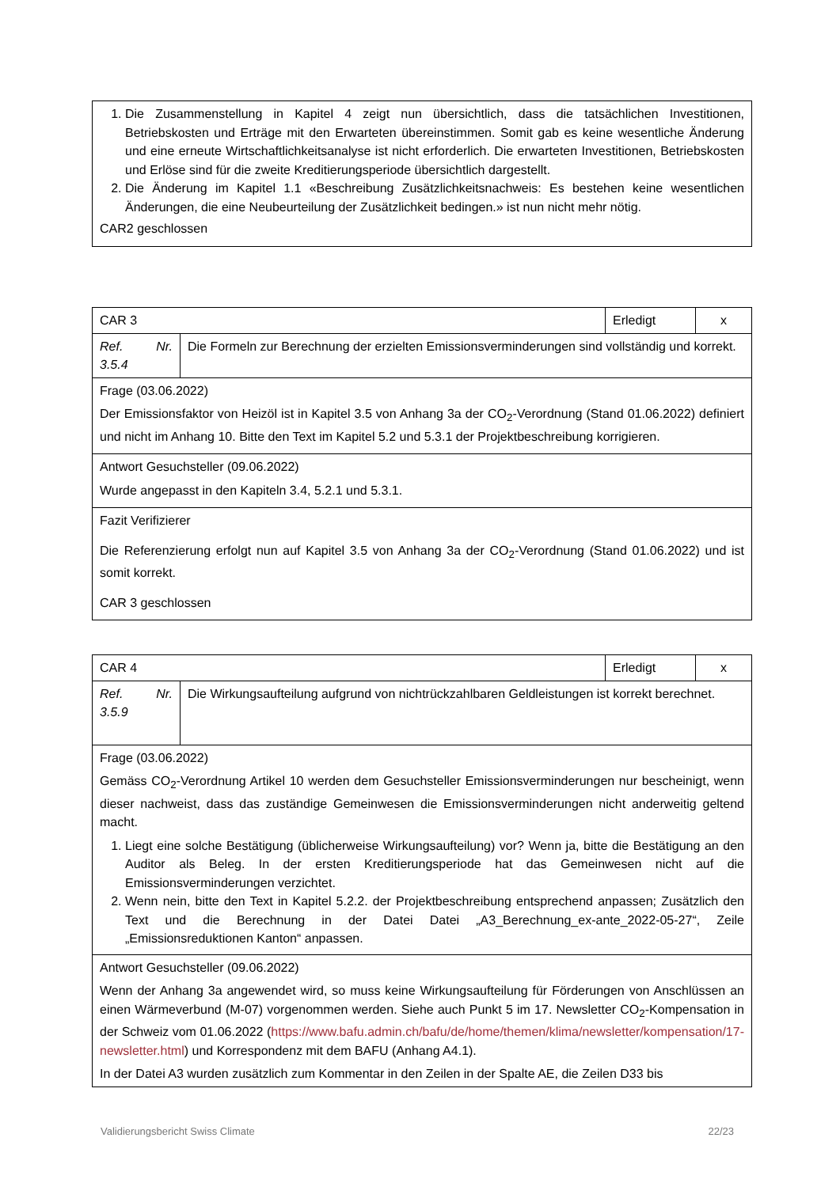| 1. Die Zusammenstellung in Kapitel 4 zeigt nun übersichtlich, dass die tatsächlichen Investitionen, Betriebskosten und Erträge mit den Erwarteten übereinstimmen. Somit gab es keine wesentliche Änderung und eine erneute Wirtschaftlichkeitsanalyse ist nicht erforderlich. Die erwarteten Investitionen, Betriebskosten und Erlöse sind für die zweite Kreditierungsperiode übersichtlich dargestellt. 2. Die Änderung im Kapitel 1.1 «Beschreibung Zusätzlichkeitsnachweis: Es bestehen keine wesentlichen Änderungen, die eine Neubeurteilung der Zusätzlichkeit bedingen.» ist nun nicht mehr nötig. CAR2 geschlossen |
| CAR 3 | | Erledigt | x |
| Ref. Nr. 3.5.4 | Die Formeln zur Berechnung der erzielten Emissionsverminderungen sind vollständig und korrekt. | | |
| Frage (03.06.2022) Der Emissionsfaktor von Heizöl ist in Kapitel 3.5 von Anhang 3a der CO<sub>2</sub>-Verordnung (Stand 01.06.2022) definiert und nicht im Anhang 10. Bitte den Text im Kapitel 5.2 und 5.3.1 der Projektbeschreibung korrigieren. | | | |
| Antwort Gesuchsteller (09.06.2022) Wurde angepasst in den Kapiteln 3.4, 5.2.1 und 5.3.1. | | | |
| Fazit Verifizierer Die Referenzierung erfolgt nun auf Kapitel 3.5 von Anhang 3a der CO<sub>2</sub>-Verordnung (Stand 01.06.2022) und ist somit korrekt. CAR 3 geschlossen | | | |
| CAR 4 | | Erledigt | x |
| Ref. Nr. 3.5.9 | Die Wirkungsaufteilung aufgrund von nichtrückzahlbaren Geldleistungen ist korrekt berechnet. | | |
| Frage (03.06.2022) Gemäss CO<sub>2</sub>-Verordnung Artikel 10 werden dem Gesuchsteller Emissionsverminderungen nur bescheinigt, wenn dieser nachweist, dass das zuständige Gemeinwesen die Emissionsverminderungen nicht anderweitig geltend macht. 1. Liegt eine solche Bestätigung (üblicherweise Wirkungsaufteilung) vor? Wenn ja, bitte die Bestätigung an den Auditor als Beleg. In der ersten Kreditierungsperiode hat das Gemeinwesen nicht auf die Emissionsverminderungen verzichtet. 2. Wenn nein, bitte den Text in Kapitel 5.2.2. der Projektbeschreibung entsprechend anpassen; Zusätzlich den Text und die Berechnung in der Datei Datei „A3_Berechnung_ex-ante_2022-05-27“, Zeile „Emissionsreduktionen Kanton“ anpassen. | | | |
| Antwort Gesuchsteller (09.06.2022) Wenn der Anhang 3a angewendet wird, so muss keine Wirkungsaufteilung für Förderungen von Anschlüssen an einen Wärmeverbund (M-07) vorgenommen werden. Siehe auch Punkt 5 im 17. Newsletter CO<sub>2</sub>-Kompensation in der Schweiz vom 01.06.2022 ( https://www.bafu.admin.ch/bafu/de/home/themen/klima/newsletter/kompensation/17-newsletter.html ) und Korrespondenz mit dem BAFU (Anhang A4.1). In der Datei A3 wurden zusätzlich zum Kommentar in den Zeilen in der Spalte AE, die Zeilen D33 bis | | | |
Validierungsbericht Swiss Climate 22/23